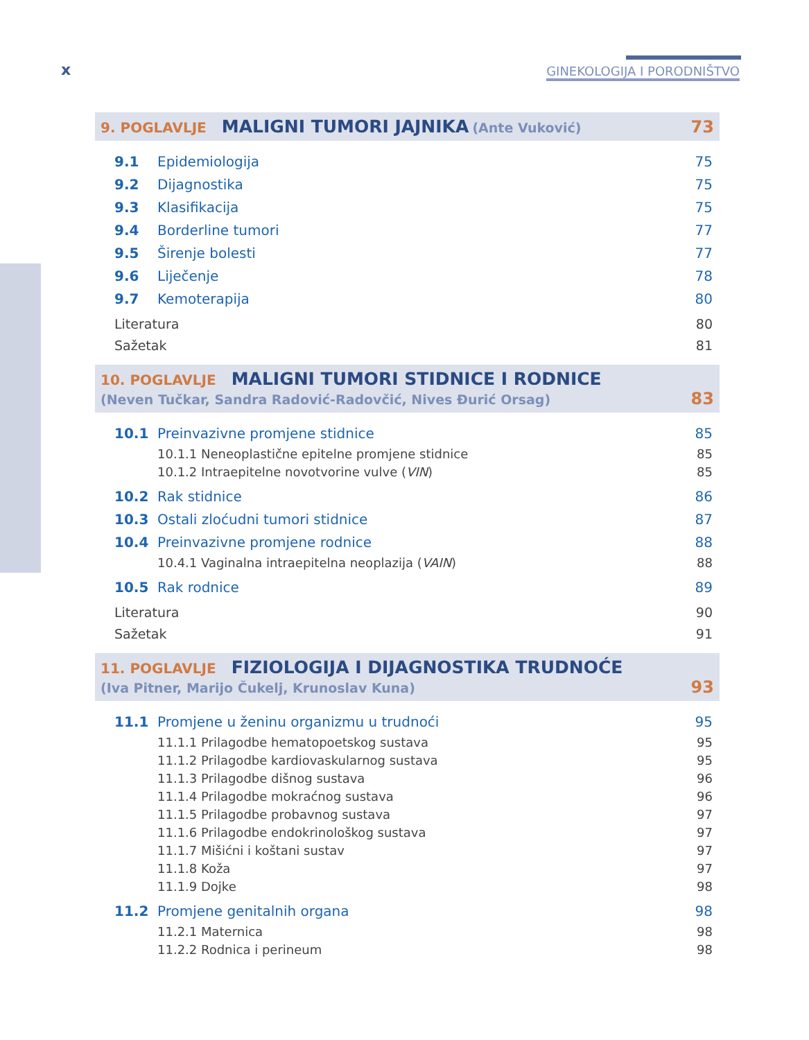x GINEKOLOGIJA I PORODNIŠTVO
9. POGLAVLJE MALIGNI TUMORI JAJNIKA (Ante Vuković) 73
9.1 Epidemiologija 75
9.2 Dijagnostika 75
9.3 Klasifikacija 75
9.4 Borderline tumori 77
9.5 Širenje bolesti 77
9.6 Liječenje 78
9.7 Kemoterapija 80
Literatura 80
Sažetak 81
10. POGLAVLJE MALIGNI TUMORI STIDNICE I RODNICE
(Neven Tučkar, Sandra Radović-Radovčić, Nives Đurić Orsag) 83
10.1 Preinvazivne promjene stidnice 85
10.1.1 Neneoplastične epitelne promjene stidnice 85
10.1.2 Intraepitelne novotvorine vulve (VIN) 85
10.2 Rak stidnice 86
10.3 Ostali zloćudni tumori stidnice 87
10.4 Preinvazivne promjene rodnice 88
10.4.1 Vaginalna intraepitelna neoplazija (VAIN) 88
10.5 Rak rodnice 89
Literatura 90
Sažetak 91
11. POGLAVLJE FIZIOLOGIJA I DIJAGNOSTIKA TRUDNOĆE
(Iva Pitner, Marijo Čukelj, Krunoslav Kuna) 93
11.1 Promjene u ženinu organizmu u trudnoći 95
11.1.1 Prilagodbe hematopoetskog sustava 95
11.1.2 Prilagodbe kardiovaskularnog sustava 95
11.1.3 Prilagodbe dišnog sustava 96
11.1.4 Prilagodbe mokraćnog sustava 96
11.1.5 Prilagodbe probavnog sustava 97
11.1.6 Prilagodbe endokrinološkog sustava 97
11.1.7 Mišićni i koštani sustav 97
11.1.8 Koža 97
11.1.9 Dojke 98
11.2 Promjene genitalnih organa 98
11.2.1 Maternica 98
11.2.2 Rodnica i perineum 98